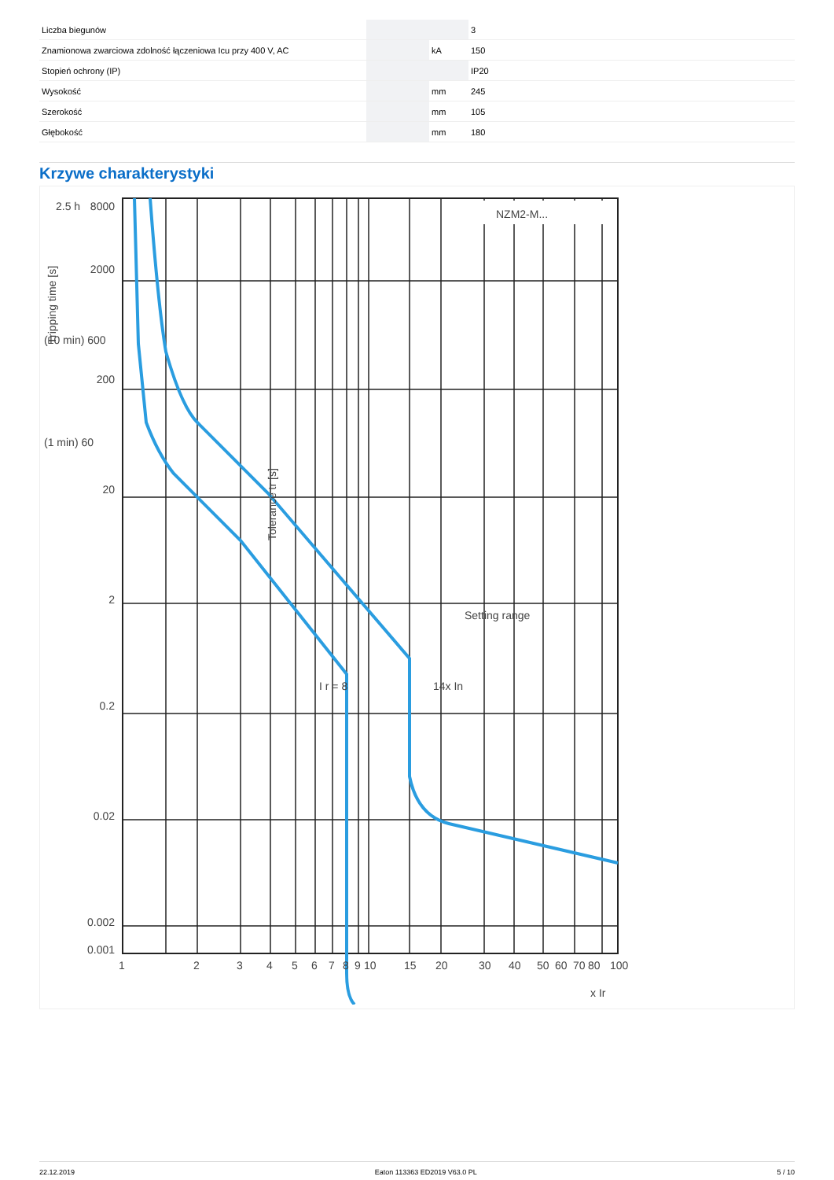| Liczba biegunów | | | 3 |
| Znamionowa zwarciowa zdolność łączeniowa Icu przy 400 V, AC | | kA | 150 |
| Stopień ochrony (IP) | | | IP20 |
| Wysokość | | mm | 245 |
| Szerokość | | mm | 105 |
| Głębokość | | mm | 180 |
Krzywe charakterystyki
NZM2-M...
8000
2000
200
20
2
0.2
0.02
0.002
0.001
2.5 h
(10 min) 600
(1 min) 60
Setting range
I r = 8
14x In
Tolerance tr [s]
Tripping time [s]
1
2
3
4
5
6
7
8
9
10
15
20
30
40
50
60
70
80
100
x Ir
22.12.2019 Eaton 113363 ED2019 V63.0 PL 5 / 10